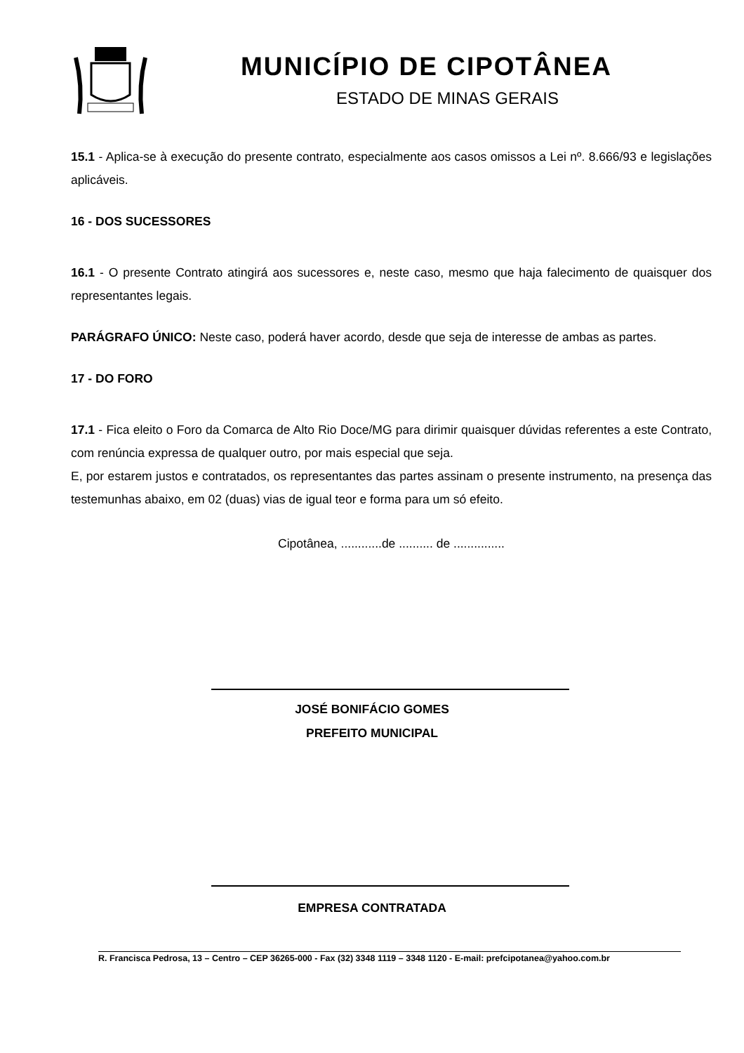MUNICÍPIO DE CIPOTÂNEA
ESTADO DE MINAS GERAIS
15.1 - Aplica-se à execução do presente contrato, especialmente aos casos omissos a Lei nº. 8.666/93 e legislações aplicáveis.
16 - DOS SUCESSORES
16.1 - O presente Contrato atingirá aos sucessores e, neste caso, mesmo que haja falecimento de quaisquer dos representantes legais.
PARÁGRAFO ÚNICO: Neste caso, poderá haver acordo, desde que seja de interesse de ambas as partes.
17 - DO FORO
17.1 - Fica eleito o Foro da Comarca de Alto Rio Doce/MG para dirimir quaisquer dúvidas referentes a este Contrato, com renúncia expressa de qualquer outro, por mais especial que seja.
E, por estarem justos e contratados, os representantes das partes assinam o presente instrumento, na presença das testemunhas abaixo, em 02 (duas) vias de igual teor e forma para um só efeito.
Cipotânea, ............de .......... de ...............
JOSÉ BONIFÁCIO GOMES
PREFEITO MUNICIPAL
EMPRESA CONTRATADA
R. Francisca Pedrosa, 13 – Centro – CEP 36265-000 - Fax (32) 3348 1119 – 3348 1120 - E-mail: prefcipotanea@yahoo.com.br